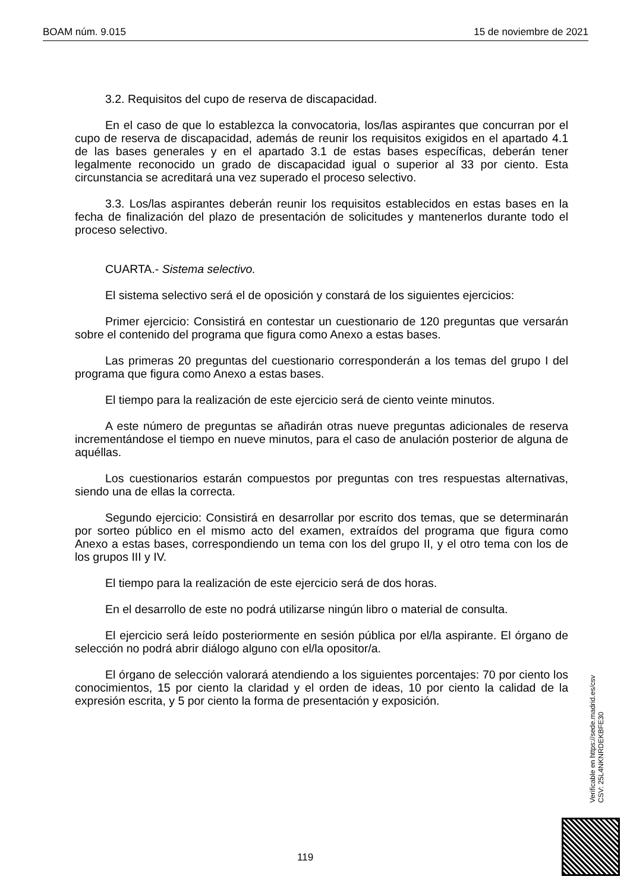BOAM núm. 9.015 15 de noviembre de 2021
3.2. Requisitos del cupo de reserva de discapacidad.
En el caso de que lo establezca la convocatoria, los/las aspirantes que concurran por el cupo de reserva de discapacidad, además de reunir los requisitos exigidos en el apartado 4.1 de las bases generales y en el apartado 3.1 de estas bases específicas, deberán tener legalmente reconocido un grado de discapacidad igual o superior al 33 por ciento. Esta circunstancia se acreditará una vez superado el proceso selectivo.
3.3. Los/las aspirantes deberán reunir los requisitos establecidos en estas bases en la fecha de finalización del plazo de presentación de solicitudes y mantenerlos durante todo el proceso selectivo.
CUARTA.- Sistema selectivo.
El sistema selectivo será el de oposición y constará de los siguientes ejercicios:
Primer ejercicio: Consistirá en contestar un cuestionario de 120 preguntas que versarán sobre el contenido del programa que figura como Anexo a estas bases.
Las primeras 20 preguntas del cuestionario corresponderán a los temas del grupo I del programa que figura como Anexo a estas bases.
El tiempo para la realización de este ejercicio será de ciento veinte minutos.
A este número de preguntas se añadirán otras nueve preguntas adicionales de reserva incrementándose el tiempo en nueve minutos, para el caso de anulación posterior de alguna de aquéllas.
Los cuestionarios estarán compuestos por preguntas con tres respuestas alternativas, siendo una de ellas la correcta.
Segundo ejercicio: Consistirá en desarrollar por escrito dos temas, que se determinarán por sorteo público en el mismo acto del examen, extraídos del programa que figura como Anexo a estas bases, correspondiendo un tema con los del grupo II, y el otro tema con los de los grupos III y IV.
El tiempo para la realización de este ejercicio será de dos horas.
En el desarrollo de este no podrá utilizarse ningún libro o material de consulta.
El ejercicio será leído posteriormente en sesión pública por el/la aspirante. El órgano de selección no podrá abrir diálogo alguno con el/la opositor/a.
El órgano de selección valorará atendiendo a los siguientes porcentajes: 70 por ciento los conocimientos, 15 por ciento la claridad y el orden de ideas, 10 por ciento la calidad de la expresión escrita, y 5 por ciento la forma de presentación y exposición.
Verificable en https://sede.madrid.es/csv
CSV: 25L4NKNRDEKBFE30
119